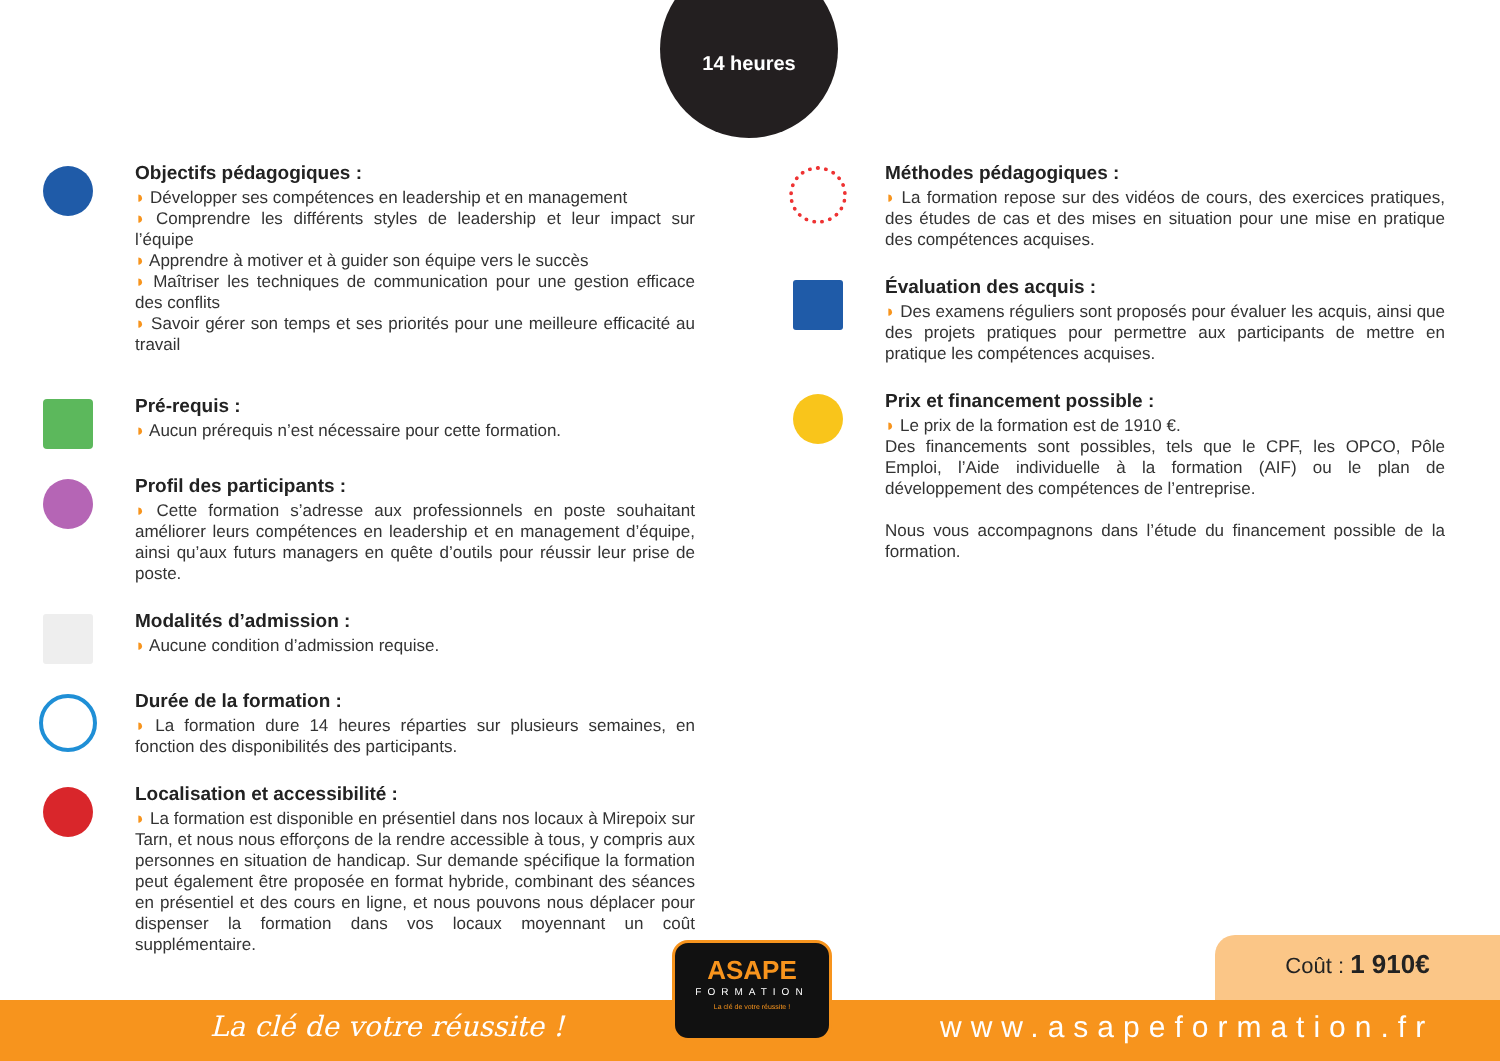14 heures
Objectifs pédagogiques :
◗ Développer ses compétences en leadership et en management
◗ Comprendre les différents styles de leadership et leur impact sur l’équipe
◗ Apprendre à motiver et à guider son équipe vers le succès
◗ Maîtriser les techniques de communication pour une gestion efficace des conflits
◗ Savoir gérer son temps et ses priorités pour une meilleure efficacité au travail
Pré-requis :
◗ Aucun prérequis n’est nécessaire pour cette formation.
Profil des participants :
◗ Cette formation s’adresse aux professionnels en poste souhaitant améliorer leurs compétences en leadership et en management d’équipe, ainsi qu’aux futurs managers en quête d’outils pour réussir leur prise de poste.
Modalités d’admission :
◗ Aucune condition d’admission requise.
Durée de la formation :
◗ La formation dure 14 heures réparties sur plusieurs semaines, en fonction des disponibilités des participants.
Localisation et accessibilité :
◗ La formation est disponible en présentiel dans nos locaux à Mirepoix sur Tarn, et nous nous efforçons de la rendre accessible à tous, y compris aux personnes en situation de handicap. Sur demande spécifique la formation peut également être proposée en format hybride, combinant des séances en présentiel et des cours en ligne, et nous pouvons nous déplacer pour dispenser la formation dans vos locaux moyennant un coût supplémentaire.
Méthodes pédagogiques :
◗ La formation repose sur des vidéos de cours, des exercices pratiques, des études de cas et des mises en situation pour une mise en pratique des compétences acquises.
Évaluation des acquis :
◗ Des examens réguliers sont proposés pour évaluer les acquis, ainsi que des projets pratiques pour permettre aux participants de mettre en pratique les compétences acquises.
Prix et financement possible :
◗ Le prix de la formation est de 1910 €.
Des financements sont possibles, tels que le CPF, les OPCO, Pôle Emploi, l’Aide individuelle à la formation (AIF) ou le plan de développement des compétences de l’entreprise.
Nous vous accompagnons dans l’étude du financement possible de la formation.
Coût : 1 910€
La clé de votre réussite !
ASAPE
FORMATION
La clé de votre réussite !
www.asapeformation.fr